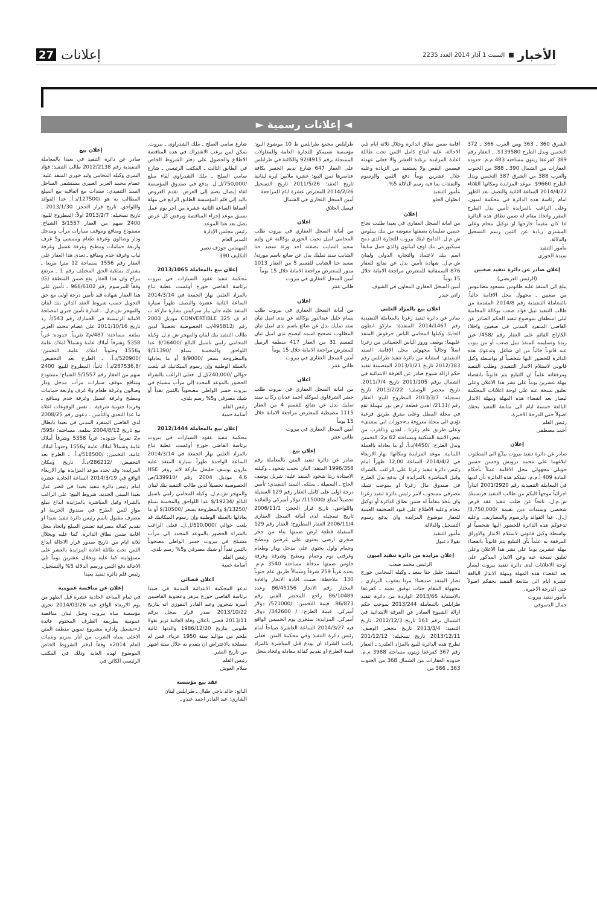27 إعلانات
الأخبار ■ السبت 1 آذار 2014 العدد 2235
◄ إعلانات رسمية ►
إعلان بيع
صادر عن دائرة التنفيذ في بعبدا بالمعاملة التنفيذية رقم 2012/2138 طالب التنفيذ: فؤاد النمري وكيله المحامي وليد خوري المنفذ عليه: عصام محمد العزير الغبيري مستشفى الساحل السند التنفيذي: سندات مع اتفاقية بيع المبلغ المطالب به هو /127500/د.أ. عدا الفوائد واللواحق. تاريخ قرار الحجز: 2013/1/30 ـ تاريخ تسجيله: 2013/2/7 اولاً: المطروح للبيع: 2400 سهم من العقار 3/1557 الشياح: مستودع ومنافع وموقف سيارات مرأب ومدخل ودار وصالون وغرفة طعام وممشى و5 غرف واربعة حمامات ومطبخ وغرفة غسيل وغرفة ثياب وغرفة خدم ومنافع ـ تعدى هذا العقار على العقار رقم 1556 بمساحة 12 مترا مربعا ـ يشترك بملكية الحق المختلف رقم 1 ـ مرتفع ببراح وان هذا العقار يقع ضمن المنطقة (G) وفقاً للمرسوم رقم 966/6102 ـ تأمين على هذا العقار شهادة قيد تأمين درجة اولى مع حق التحويل حسب شروط العقد الدائن بنك لبنان والمهجر ش.م.ل. ـ اشارة تأمين جبري لمصلحة الامانة الرئيسية في الجمارك رقم 543/أ. رد تاريخ 2011/10/16 على عصام محمد العزير بملفه. مساحته: 487/م2 تقريباً. حدوده: غرباً 5358 وشرقاً أملاك عامة وشمالاً املاك عامة و1556 وجنوباً املاك عامة. التخمين: /520900/د.أ. ـ الطرح بعد التخفيض: /287536,8/د.أ. ثانياً: المطروح للبيع: 2400 سهم من العقار رقم 5/1557 الشياح: مستودع ومنافع موقف سيارات مرأب مدخل ودار وصالون وغرفة طعام و4 غرف واربعة حمامات ومطبخ وغرفة غسيل وغرفة خدم ومنافع ـ وفرندا جنوبية شرقية. ـ نفس الوقوعات اعلاه ما عدا التعدي والتأمين ـ دعوى رقم 2008/25 لدى القاضي المنفرد المدني في بعبدا بابطال بيع تاريخ 2004/8/12 بملفه. مساحته: /595/م2 تقريباً حدوده: غرباً 5358 وشرقاً أملاك عامة وشمالاً املاك عامة و1556 وجنوباً املاك عامة. التخمين: /518500/د.أ. ـ الطرح بعد التخفيض: /286212/د.أ. تاريخ ومكان المزايدة: وقد تحدد موعد المزايدة نهار الاربعاء الواقع في 2014/3/19 الساعة الحادية عشرة امام رئيس دائرة تنفيذ بعبدا في قصر عدل بعبدا المبنى الجديد. شروط البيع: على الراغب بالشراء وقبل المباشرة بالمزايدة ايداع مبلغ موازٍ لثمن الطرح في صندوق الخزينة او مصرف مقبول باسم رئيس دائرة تنفيذ بعبدا او تقديم كفالة مصرفية تضمن المبلغ واتخاذ محل اقامة ضمن نطاق الدائرة، كما عليه وبخلال ثلاثة ايام من تاريخ صدور قرار الاحالة ايداع الثمن تحت طائلة اعادة المزايدة بالعشر على مسؤوليته كما عليه وبخلال عشرين يوماً تلي الاحالة دفع الثمن ورسم الدلالة 5% والتسجيل.
رئيس قلم دائرة تنفيذ بعبدا
إعلان عن مناقصة عمومية
في تمام الساعة الحادية عشرة قبل الظهر من يوم الاربعاء الواقع فيه 2014/03/26 تجري مؤسسة مياه بيروت وجبل لبنان مناقصة عمومية بطريقة الظرف المختوم عائدة لـ«تشغيل وادارة مشروع تموين منطقة المتن الاعلى بمياه الشرب من آبار بمريم وبتبيات للعام 2014» وفقاً لدفتر الشروط الخاص الموضوع لهذه الغاية وذلك في المكتب الرئيسي الكائن في
شارع سامي الصلح ـ ملك الشدراوي ـ بيروت. يمكن لمن يرغب الاشتراك في هذه المناقصة الاطلاع والحصول على دفتر الشروط الخاص في الطابق الثالث ـ المكتب الرئيسي ـ شارع سامي الصلح ـ ملك الشدراوي لقاء مبلغ /750,000/ل.ل. يدفع في صندوق المؤسسة لقاء إيصال يضم إلى العرض. تقدم العروض باليد إلى قلم المؤسسة الطابق الرابع في مهلة أقصاها الساعة الثانية عشرة من آخر يوم عمل يسبق موعد إجراء المناقصة ويرفض كل عرض يصل بعد هذا الموعد.
رئيس مجلس الإدارة
المدير العام
المهندس جوزف نصير
التكليف 390
إعلان بيع بالمعاملة 2013/1065
محكمة تنفيذ عقود السيارات في بيروت برئاسة القاضي جورج أوغست عطية تباع بالمزاد العلني نهار الجمعة في 2014/3/14 الساعة الثانية عشرة والنصف ظهراً سيارة المنفذ عليه جان بيار سركيس بشارة ماركة ب ام ف CONVERTIBLE 325 موديل 2003 رقم /495812/ب الخصوصية تحصيلاً لدين طالب التنفيذ بنك لبنان والمهجر ش.م.ل. وكيله المحامي رامي باسيل البالغ /16400/$ عدا اللواحق والمخمنة بمبلغ /11390/$ والمطروحة بسعر /9000/$ أو ما يعادلها بالعملة الوطنية وإن رسوم الميكانيك قد بلغت حوالي /240,000/ل.ل. فعلى الراغب بالشراء الحضور بالموعد المحدد إلى مرأب مشيلح في بيروت جسر الواطي مصحوباً بالثمن نقداً أو شيك مصرفي و5% رسم بلدي.
رئيس القلم
أسامة حمية
إعلان بيع بالمعاملة 2012/1444
محكمة تنفيذ عقود السيارات في بيروت برئاسة القاضي جورج أوغست عطية تباع بالمزاد العلني نهار الجمعة في 2014/3/14 الساعة الواحدة ظهراً سيارة المنفذ عليه مارون يوسف حليحل ماركة لاند روفر HSE 4,6 موديل 2004 رقم /139910/ص الخصوصية تحصيلاً لدين طالب التنفيذ بنك لبنان والمهجر ش.م.ل. وكيله المحامي رامي باسيل البالغ /19234/$ عدا اللواحق والمخمنة بمبلغ /13250/$ والمطروحة بسعر /10500/$ أو ما يعادلها بالعملة الوطنية وإن رسوم الميكانيك قد بلغت حوالي /510,000/ل.ل. فعلى الراغب بالشراء الحضور بالموعد المحدد إلى مرأب مشيلح في بيروت جسر الواطي مصحوباً بالثمن نقداً أو شيك مصرفي و5% رسم بلدي.
رئيس القلم
أسامة حمية
اعلان قضائي
تدعو المحكمة الابتدائية المدنية في صيدا برئاسة القاضي جورج مزهر وعضوية القاضيين أميرة شحرور وعبد القادر النقوزي انه بتاريخ 2013/10/22 صدر قرار سجل برقم 2013/11 قضى باعلان وفاة الغائبة تريز نقولا طنوس بتاريخ 1986/12/20 والدتها غالية ملحم من مواليد سنة 1950 عزباء، فمن له مصلحة بالاعتراض ان يتقدم به خلال ستة اشهر من تاريخ النشر.
رئيس القلم
سلام الغوش
عقد بيع مؤسسة
البائع: خالد ناجي طبال ـ طرابلس لبنان
الشاري: عبد القادر احمد عبدو ـ
طرابلس مجمع طرابلس ط 10 موضوع البيع: مؤسسة نسيمكو للتجارة العامة والمقاولات المسجلة برقم 92/4915 والكائنة في طرابلس على العقار 647 شارع نديم الجسر بكافة عناصرها ثمن البيع: عشرة ملايين ليرة لبنانية تاريخ العقد: 2011/5/26 تاريخ التسجيل 2014/2/26 للمعترض عشرة ايام للمراجعة
أمين السجل التجاري في الشمال
فيصل الحلاق
اعلان
من أمانة السجل العقاري في بيروت طلب المحامي اميل نجيب الخوري بوكالته عن وليم سعيد الشايب بصفته احد ورثة سعيد حنا الشايب سند تمليك بدل عن ضائع باسم مورثه/ سعيد حنا الشايب للقسم 5 من العقار 1013 مدور للمعترض مراجعة الامانة خلال 15 يوماً
أمين السجل العقاري في بيروت
طاني عنتر
اعلان
من أمانة السجل العقاري في بيروت طلب بسام خليل عبدالنور بوكالته عن ندى اميل تيان سند تمليك بدل عن ضائع باسم ندى اميل تيان المطلوب تصحيح اسمه ليصبح ندي اميل تيان للقسم 31 من العقار 417 منطقة الرميل للمعترض مراجعة الامانة خلال 15 يوماً
أمين السجل العقاري في بيروت
طاني عنتر
اعلان
من امانة السجل العقاري في بيروت طلب خضر الشرقاوي لموكله احمد عدنان ركاب سند تمليك بدل عن ضائع للقسم 4 من العقار 1115 مصيطبة للمعترض مراجعة الامانة خلال 15 يوماً
أمين السجل العقاري في بيروت
طاني عنتر
إعلان بيع
صادر عن دائرة تنفيذ المتن بالمعاملة رقم 1996/358 المنفذ: اليان نجيب شحود ـ وكيلته الاستاذة ريتا شحود المنفذ عليه: شربل يوسف الحاج ـ السفيلة ـ بملكه. السند التنفيذي: تأمين درجة اولى على كامل العقار رقم 129 السفيلة تحصيلاً لمبلغ /115000/ دولار أميركي والفائدة واللواحق. تاريخ قرار الحجز: 2006/11/1 تاريخ تسجيله لدى أمانة السجل العقاري 2006/11/4 العقار المطروح: العقار رقم 129 السفيلة قطعة ارض ضمنها بناء من حجر صخري ارضي يحتوي على غرفتين ومطبخ وحمام واول يحتوي على مدخل ودار وطعام وغرفتي نوم وحمام ومطبخ وشرفة وغرفة جلوس ضمنها مدفأة. مساحته 3540 م.م. يحده غرباً 259 شرقاً وشمالاً طريق عام جنوباً 130. ملاحظة: ضمت افادة الانجاز وافادة المختار رقم الانجاز 86/45156 وعدد 86/10489 راجع المحضر الفني رقم 86/873. قيمة التخمين: /571000/ دولار أميركي. قيمة الطرح: / 342600/ دولار أميركي. المزايدة: ستجري يوم الخميس الواقع فيه 2014/3/27 الساعة العاشرة صباحاً امام رئيس دائرة التنفيذ وفي محكمة المتن. فعلى راغب الشراء ان يودع قبل المباشرة بالمزاد قيمة الطرح او تقديم كفالة معادلة واتخاذ محل
اقامة ضمن نطاق الدائرة وخلال ثلاثة ايام تلي الاحالة، عليه ايداع كامل الثمن تحت طائلة اعادة المزايدة بزيادة العشر والا فعلى عهدته فيضمن النقص ولا يستفيد من الزيادة وعليه خلال عشرين يوماً دفع الثمن والرسوم والنفقات بما فيه رسم الدلالة 5%.
مأمور التنفيذ
انطوان الحلو
إعلان
من امانة السجل العقاري في بعبدا طلبت نجاح حسين سليمان بصفتها مفوضه من بنك بيبلوس ش.م.ل. الدامج لبنك بيروت للتجارة الذي دمج سيكيوريتي بنك اوف ليبانون والذي حمل سابقاً اسم بنك لاعتماد والتجارة الدولي ولبنان ش.م.ل. شهادة تأمين بدل عن ضائع للعقار 876 السمقانية للمعترض مراجعة الامانة خلال 15 يوماً
أمين السجل العقاري المعاون في الشوف
راني حيدر
اعلان بيع بالمزاد العلني
صادر عن دائرة تنفيذ زغرتا بالمعاملة التنفيذية رقم 2014/1467 المنفذة: ماركو انطون الحايك وكيلها المحامي الياس حرفوش المنفذ عليهما: يوسف وروز الياس الجعيتاني من زغرتا اصلاً وحالياً مجهولي محل الإقامة. السند التنفيذي: استنابة من دائرة تنفيذ طرابلس رقم 2012/383 تاريخ 2013/1/21 المتضمنة تنفيذ حكم ازالة شيوع صادر عن الغرفة الابتدائية في الشمال برقم 2011/105 تاريخ 2011/7/4. تاريخ محضر الوصف: 2013/2/22 تاريخ تسجيله: 2013/3/7 المطروح للبيع: العقار رقم /2131/ اهدن قطعة ارض بور مهملة تقع في محلة المطل وعلى مفرق طريق فرعية تؤدي الى محلة معروفة بـ«جوزات ابي سعدى» وعلى طريق عام زغرتا ـ اهدن وبالقرب من بعض الابنية السكنية ومساحته 62 م2. التخمين وبدل الطرح: /4450/د.أ. أو ما يعادله بالعملة اللبنانية. موعد المزايدة ومكانها: نهار الاربعاء في 2014/4/2 الساعة 12,00 ظهراً امام رئيس دائرة تنفيذ زغرتا على الراغب بالشراء وقبل المباشرة بالمزايدة ان يدفع بدل الطرح في صندوق مال زغرتا او بموجب شيك مصرفي مسحوب لامر رئيس دائرة تنفيذ زغرتا وان يتخذ مقاماً له ضمن نطاق الدائرة أو توكيل محام وعليه الاطلاع على قيود الصحيفة العينية للعقار موضوع المزايدة وان يدفع رسوم التسجيل والدلالة.
مأمور التنفيذ
نقولا دعبول
إعلان مزايدة من دائرة تنفيذ اميون
الرئيس محمد صعب
المنفذ: خليل حنا سعد ـ وكيله المحامي جورج نصار المنفذ ضدهما: مرتا يعقوب البرباري ـ مجهولة المقام جنات توفيق نعمه ـ كفرعقا بالاستنابة 2013/66 الواردة من دائرة تنفيذ طرابلس بالمعاملة 2013/244 بموجب حكم ازالة الشيوع الصادر عن الغرفة الابتدائية في الشمال برقم 161 تاريخ 2012/12/3. تاريخ التنفيذ: 2013/3/4 تاريخ محضر الوصف: 2013/12/11 تاريخ تسجيله: 201/12/12 تطرح هذه الدائرة للبيع بالمزاد العلني: ـ العقار رقم 367 كفرعقا زيتون مساحته 3988 م.م. حدوده العقارات من الشمال 368 من الجنوب 363 ـ 366 من
الشرق 360 ـ 363 ومن الغرب 366 ـ 372 التخمين وبدل الطرح 139580$. ـ العقار رقم 389 كفرعقا زيتون مساحته 483 م.م. حدوده العقارات من الشمال 390 ـ 388 من الجنوب والغرب 388 من الشرق 387 التخمين وبدل الطرح 9660$. موعد المزايدة ومكانها الثلاثاء 2014/4/22 الساعة الثانية والنصف بعد الظهر امام رئاسة هذه الدائرة في محكمة اميون، وعلى الراغب بالمزايدة تأمين بدل الطرح المقرر واتخاذ مقام له ضمن نطاق هذه الدائرة اذا كان مقيماً خارجها او توكيل محام وعلى المشتري زيادة عن الثمن رسم التسجيل والدلالة.
مأمور التنفيذ
سيدة الخوري
إعلان صادر عن دائرة تنفيذ صغبين
(الرئيس العريضي)
يبلغ الى المنفذ عليه طانوس مسعود مطانيوس من صغبين ـ مجهول محل الاقامة حالياً. بالمعاملة التنفيذية رقم 2014/8 المقدمة من طالب التنفيذ نبيل فؤاد صعب بوكالة المحامية ليلى اسطفان بموضوع تنفيذ الحكم الصادر عن القاضي المنفرد المدني في صغبين واخلاء الكاراج القائم على العقار رقم /458/ عين زبدة وتسليمه للمنفذ نبيل صعب أو من ينوب عنه قانوناً خالياً من اي شاغل. وتدعوك هذه الدائرة للحضور اليها شخصياً او بواسطة وكيل قانوني لاستلام الانذار التنفيذي وطلب التنفيذ ومرفقاته علماً ان التبليغ يتم قانوناً بانقضاء مهلة عشرين يوماً على نشر هذا الاعلان وعلى تعليق نسخة عنه على لوحة اعلانات المحكمة ليصار بعد انقضاء هذه المهلة ومهلة الانذار البالغة خمسة ايام الى متابعة التنفيذ بحقك اصولاً حتى الدرجة الاخيرة.
رئيس القلم
أحمد مصطفى
إعلان
صادر عن دائرة تنفيذ بيروت يبلـّغ الى المطلوب ابلاغهما علي محمد درويش وحسن حسين حويلي مجهولي محل الاقامة عملاً بأحكام المادة 409 أ.م.م. تنبئكم هذه الدائرة بأن لديها في المعاملة التنفيذية رقم 2001/2920 انذاراً اجرائياً موجهاً اليكم من طالب التنفيذ فرنسبنك ش.م.ل. ناتجاً عن طلب تنفيذ عقد قرض شخصي وسندات دين بقيمة /3,750,000/ل.ل. عدا الفوائد والرسوم والمصاريف. وعليه تدعوكم هذه الدائرة للحضور اليها شخصياً او بواسطة وكيل قانوني لاستلام الانذار والاوراق المرفقة به علماً بأن التبليغ يتم قانوناً بانقضاء مهلة عشرين يوما على نشر هذا الاعلان وعلى تعليق نسخة عنه وعن الانذار المذكور على لوحة الاعلانات لدى دائرة تنفيذ بيروت ليصار بعد انقضاء هذه المهلة ومهلة الانذار البالغة عشرة ايام الى متابعة التنفيذ بحقكم اصولاً حتى الدرجة الاخيرة.
مأمور تنفيذ بيروت
جمال الدسوقي